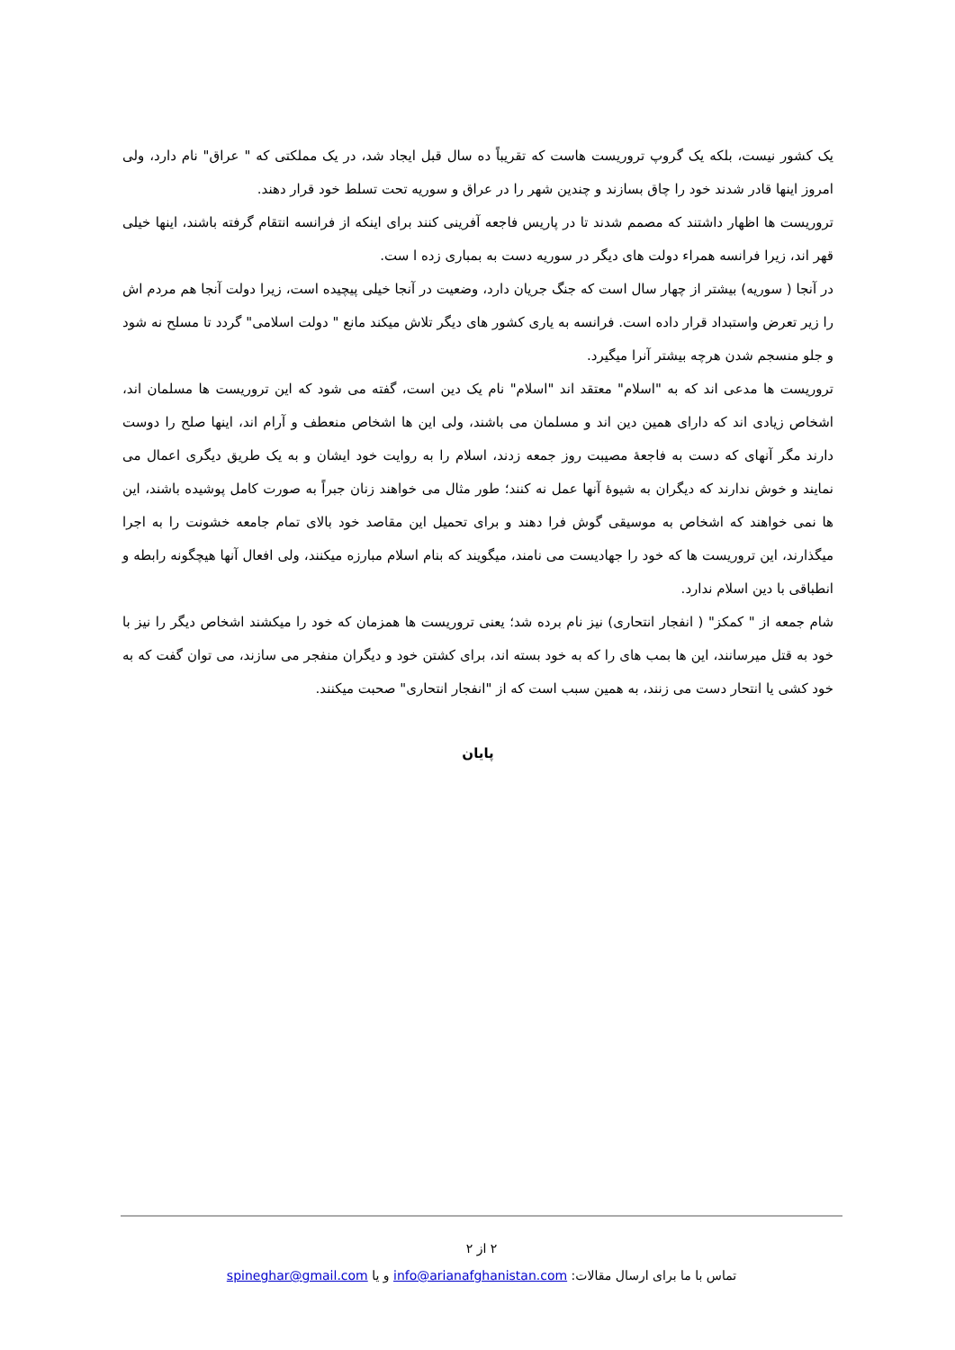یک کشور نیست، بلکه یک گروپ تروریست هاست که تقریباً ده سال قبل ایجاد شد، در یک مملکتی که " عراق" نام دارد، ولی امروز اینها قادر شدند خود را چاق بسازند و چندین شهر را در عراق و سوریه تحت تسلط خود قرار دهند.
تروریست ها اظهار داشتند که مصمم شدند تا در پاریس فاجعه آفرینی کنند برای اینکه از فرانسه انتقام گرفته باشند، اینها خیلی قهر اند، زیرا فرانسه همراء دولت های دیگر در سوریه دست به بمباری زده ا ست.
در آنجا ( سوریه) بیشتر از چهار سال است که جنگ جریان دارد، وضعیت در آنجا خیلی پیچیده است، زیرا دولت آنجا هم مردم اش را زیر تعرض واستبداد قرار داده است. فرانسه به یاری کشور های دیگر تلاش میکند مانع " دولت اسلامی" گردد تا مسلح نه شود و جلو منسجم شدن هرچه بیشتر آنرا میگیرد.
تروریست ها مدعی اند که به "اسلام" معتقد اند "اسلام" نام یک دین است، گفته می شود که این تروریست ها مسلمان اند، اشخاص زیادی اند که دارای همین دین اند و مسلمان می باشند، ولی این ها اشخاص منعطف و آرام اند، اینها صلح را دوست دارند مگر آنهای که دست به فاجعهٔ مصیبت روز جمعه زدند، اسلام را به روایت خود ایشان و به یک طریق دیگری اعمال می نمایند و خوش ندارند که دیگران به شیوهٔ آنها عمل نه کنند؛ طور مثال می خواهند زنان جبراً به صورت کامل پوشیده باشند، این ها نمی خواهند که اشخاص به موسیقی گوش فرا دهند و برای تحمیل این مقاصد خود بالای تمام جامعه خشونت را به اجرا میگذارند، این تروریست ها که خود را جهادیست می نامند، میگویند که بنام اسلام مبارزه میکنند، ولی افعال آنها هیچگونه رابطه و انطباقی با دین اسلام ندارد.
شام جمعه از " کمکز" ( انفجار انتحاری) نیز نام برده شد؛ یعنی تروریست ها همزمان که خود را میکشند اشخاص دیگر را نیز با خود به قتل میرسانند، این ها بمب های را که به خود بسته اند، برای کشتن خود و دیگران منفجر می سازند، می توان گفت که به خود کشی یا انتحار دست می زنند، به همین سبب است که از "انفجار انتحاری" صحبت میکنند.
پایان
۲ از ۲
تماس با ما برای ارسال مقالات: info@arianafghanistan.com و یا spineghar@gmail.com